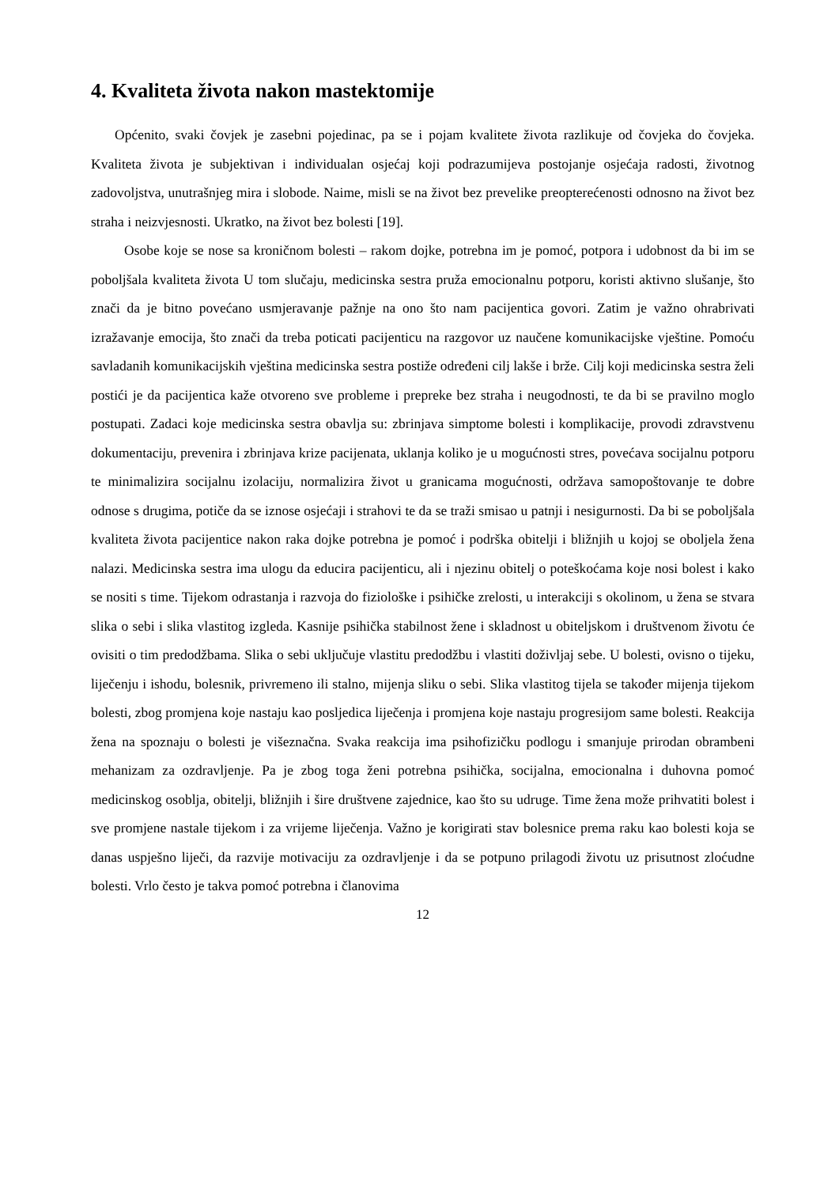4. Kvaliteta života nakon mastektomije
Općenito, svaki čovjek je zasebni pojedinac, pa se i pojam kvalitete života razlikuje od čovjeka do čovjeka. Kvaliteta života je subjektivan i individualan osjećaj koji podrazumijeva postojanje osjećaja radosti, životnog zadovoljstva, unutrašnjeg mira i slobode. Naime, misli se na život bez prevelike preopterećenosti odnosno na život bez straha i neizvjesnosti. Ukratko, na život bez bolesti [19].
Osobe koje se nose sa kroničnom bolesti – rakom dojke, potrebna im je pomoć, potpora i udobnost da bi im se poboljšala kvaliteta života U tom slučaju, medicinska sestra pruža emocionalnu potporu, koristi aktivno slušanje, što znači da je bitno povećano usmjeravanje pažnje na ono što nam pacijentica govori. Zatim je važno ohrabrivati izražavanje emocija, što znači da treba poticati pacijenticu na razgovor uz naučene komunikacijske vještine. Pomoću savladanih komunikacijskih vještina medicinska sestra postiže određeni cilj lakše i brže. Cilj koji medicinska sestra želi postići je da pacijentica kaže otvoreno sve probleme i prepreke bez straha i neugodnosti, te da bi se pravilno moglo postupati. Zadaci koje medicinska sestra obavlja su: zbrinjava simptome bolesti i komplikacije, provodi zdravstvenu dokumentaciju, prevenira i zbrinjava krize pacijenata, uklanja koliko je u mogućnosti stres, povećava socijalnu potporu te minimalizira socijalnu izolaciju, normalizira život u granicama mogućnosti, održava samopoštovanje te dobre odnose s drugima, potiče da se iznose osjećaji i strahovi te da se traži smisao u patnji i nesigurnosti. Da bi se poboljšala kvaliteta života pacijentice nakon raka dojke potrebna je pomoć i podrška obitelji i bližnjih u kojoj se oboljela žena nalazi. Medicinska sestra ima ulogu da educira pacijenticu, ali i njezinu obitelj o poteškoćama koje nosi bolest i kako se nositi s time. Tijekom odrastanja i razvoja do fiziološke i psihičke zrelosti, u interakciji s okolinom, u žena se stvara slika o sebi i slika vlastitog izgleda. Kasnije psihička stabilnost žene i skladnost u obiteljskom i društvenom životu će ovisiti o tim predodžbama. Slika o sebi uključuje vlastitu predodžbu i vlastiti doživljaj sebe. U bolesti, ovisno o tijeku, liječenju i ishodu, bolesnik, privremeno ili stalno, mijenja sliku o sebi. Slika vlastitog tijela se također mijenja tijekom bolesti, zbog promjena koje nastaju kao posljedica liječenja i promjena koje nastaju progresijom same bolesti. Reakcija žena na spoznaju o bolesti je višeznačna. Svaka reakcija ima psihofizičku podlogu i smanjuje prirodan obrambeni mehanizam za ozdravljenje. Pa je zbog toga ženi potrebna psihička, socijalna, emocionalna i duhovna pomoć medicinskog osoblja, obitelji, bližnjih i šire društvene zajednice, kao što su udruge. Time žena može prihvatiti bolest i sve promjene nastale tijekom i za vrijeme liječenja. Važno je korigirati stav bolesnice prema raku kao bolesti koja se danas uspješno liječi, da razvije motivaciju za ozdravljenje i da se potpuno prilagodi životu uz prisutnost zloćudne bolesti. Vrlo često je takva pomoć potrebna i članovima
12